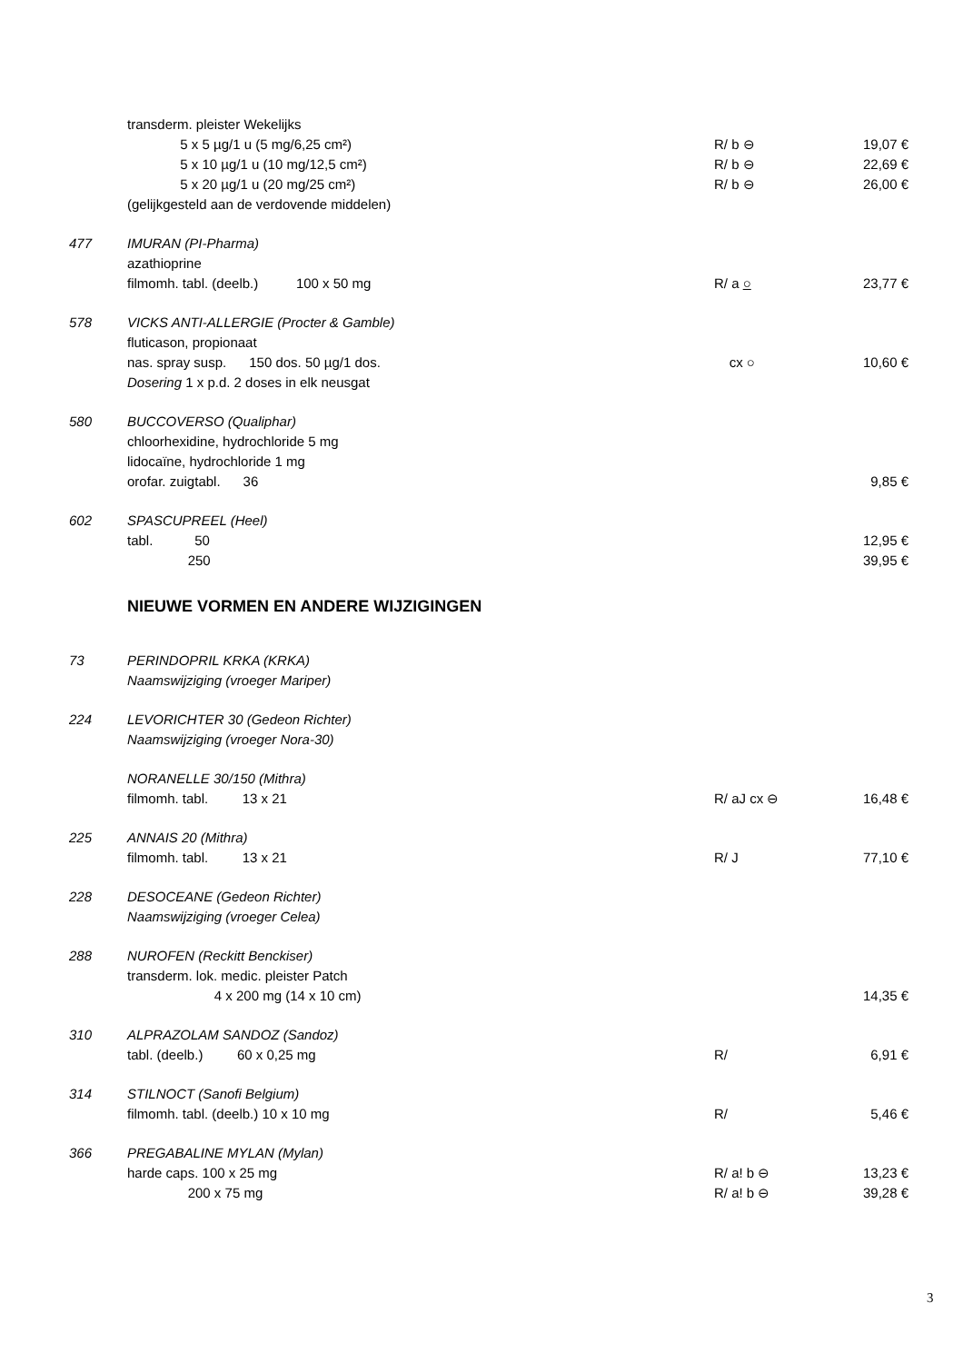| | transderm. pleister Wekelijks | | |
| | 5 x 5 µg/1 u (5 mg/6,25 cm²) | R/ b ⊖ | 19,07 € |
| | 5 x 10 µg/1 u (10 mg/12,5 cm²) | R/ b ⊖ | 22,69 € |
| | 5 x 20 µg/1 u (20 mg/25 cm²) | R/ b ⊖ | 26,00 € |
| | (gelijkgesteld aan de verdovende middelen) | | |
| 477 | IMURAN (PI-Pharma) | | |
| | azathioprine | | |
| | filmomh. tabl. (deelb.) 100 x 50 mg | R/ a ○ | 23,77 € |
| 578 | VICKS ANTI-ALLERGIE (Procter & Gamble) | | |
| | fluticason, propionaat | | |
| | nas. spray susp. 150 dos. 50 µg/1 dos. | cx ○ | 10,60 € |
| | Dosering 1 x p.d. 2 doses in elk neusgat | | |
| 580 | BUCCOVERSO (Qualiphar) | | |
| | chloorhexidine, hydrochloride 5 mg | | |
| | lidocaïne, hydrochloride 1 mg | | |
| | orofar. zuigtabl. 36 | | 9,85 € |
| 602 | SPASCUPREEL (Heel) | | |
| | tabl. 50 | | 12,95 € |
| | 250 | | 39,95 € |
| | NIEUWE VORMEN EN ANDERE WIJZIGINGEN | | |
| 73 | PERINDOPRIL KRKA (KRKA) | | |
| | Naamswijziging (vroeger Mariper) | | |
| 224 | LEVORICHTER 30 (Gedeon Richter) | | |
| | Naamswijziging (vroeger Nora-30) | | |
| | NORANELLE 30/150 (Mithra) | | |
| | filmomh. tabl. 13 x 21 | R/ aJ cx ⊖ | 16,48 € |
| 225 | ANNAIS 20 (Mithra) | | |
| | filmomh. tabl. 13 x 21 | R/ J | 77,10 € |
| 228 | DESOCEANE (Gedeon Richter) | | |
| | Naamswijziging (vroeger Celea) | | |
| 288 | NUROFEN (Reckitt Benckiser) | | |
| | transderm. lok. medic. pleister Patch | | |
| | 4 x 200 mg (14 x 10 cm) | | 14,35 € |
| 310 | ALPRAZOLAM SANDOZ (Sandoz) | | |
| | tabl. (deelb.) 60 x 0,25 mg | R/ | 6,91 € |
| 314 | STILNOCT (Sanofi Belgium) | | |
| | filmomh. tabl. (deelb.) 10 x 10 mg | R/ | 5,46 € |
| 366 | PREGABALINE MYLAN (Mylan) | | |
| | harde caps. 100 x 25 mg | R/ a! b ⊖ | 13,23 € |
| | 200 x 75 mg | R/ a! b ⊖ | 39,28 € |
3